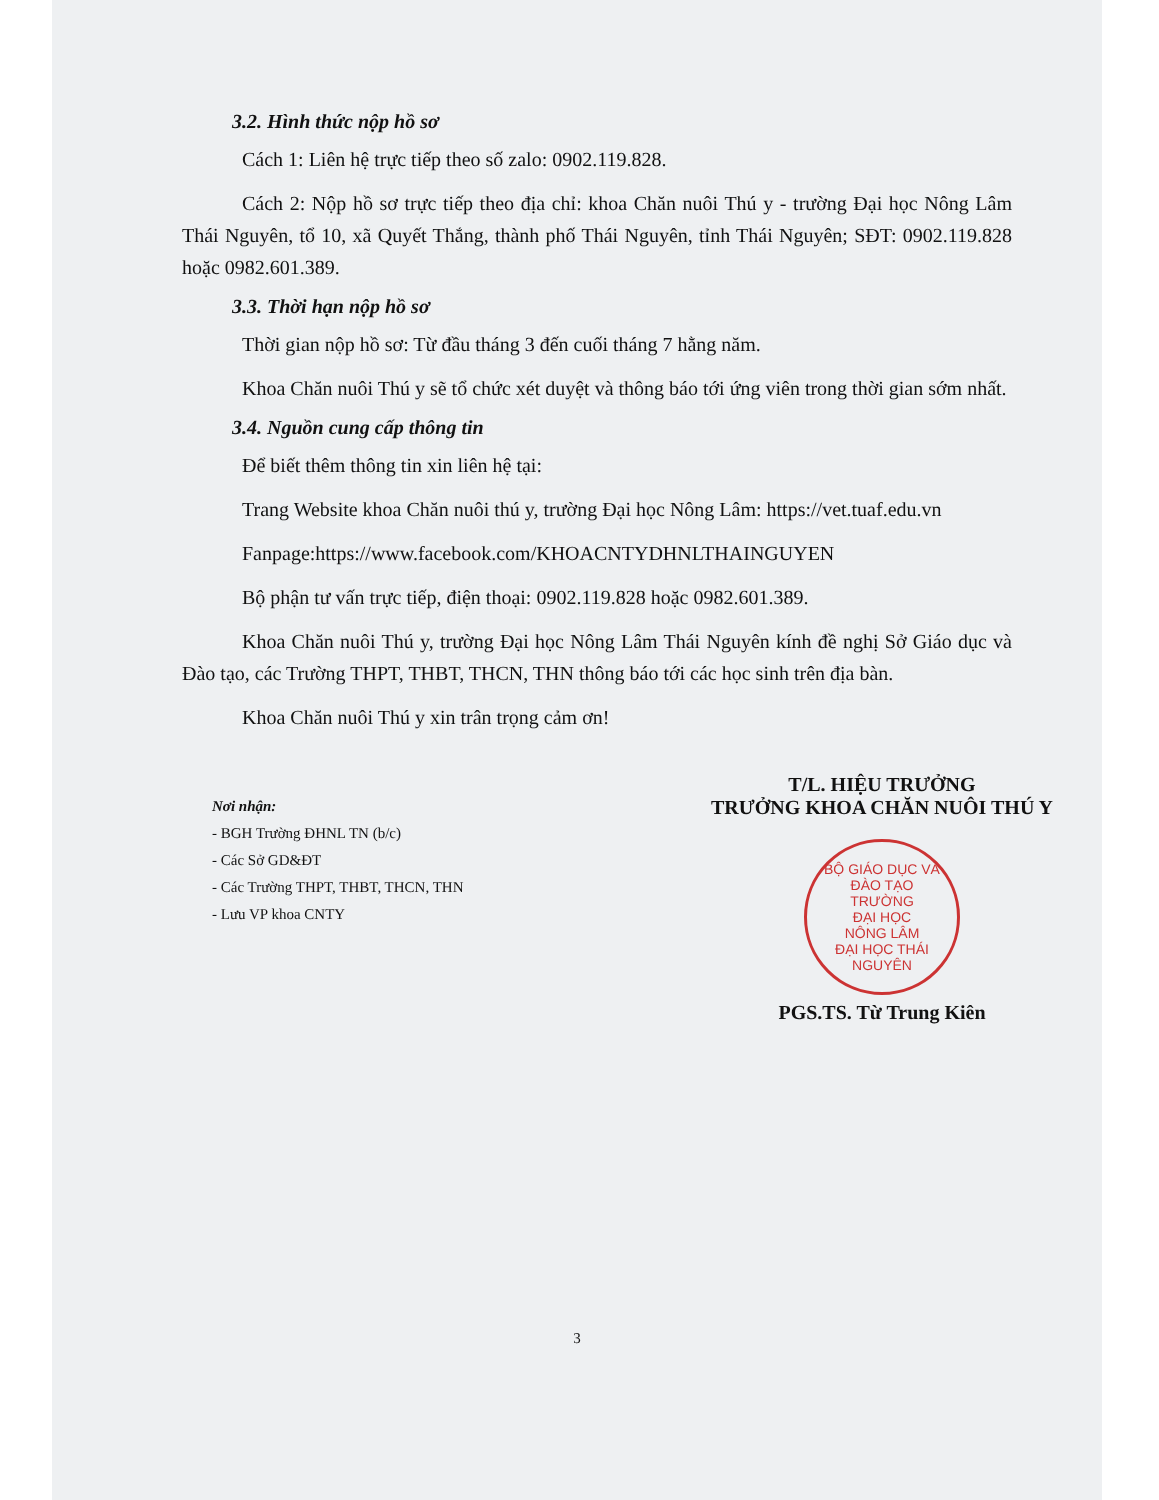3.2. Hình thức nộp hồ sơ
Cách 1: Liên hệ trực tiếp theo số zalo: 0902.119.828.
Cách 2: Nộp hồ sơ trực tiếp theo địa chỉ: khoa Chăn nuôi Thú y - trường Đại học Nông Lâm Thái Nguyên, tổ 10, xã Quyết Thắng, thành phố Thái Nguyên, tỉnh Thái Nguyên; SĐT: 0902.119.828 hoặc 0982.601.389.
3.3. Thời hạn nộp hồ sơ
Thời gian nộp hồ sơ: Từ đầu tháng 3 đến cuối tháng 7 hằng năm.
Khoa Chăn nuôi Thú y sẽ tổ chức xét duyệt và thông báo tới ứng viên trong thời gian sớm nhất.
3.4. Nguồn cung cấp thông tin
Để biết thêm thông tin xin liên hệ tại:
Trang Website khoa Chăn nuôi thú y, trường Đại học Nông Lâm: https://vet.tuaf.edu.vn
Fanpage:https://www.facebook.com/KHOACNTYDHNLTHAINGUYEN
Bộ phận tư vấn trực tiếp, điện thoại: 0902.119.828 hoặc 0982.601.389.
Khoa Chăn nuôi Thú y, trường Đại học Nông Lâm Thái Nguyên kính đề nghị Sở Giáo dục và Đào tạo, các Trường THPT, THBT, THCN, THN thông báo tới các học sinh trên địa bàn.
Khoa Chăn nuôi Thú y xin trân trọng cảm ơn!
Nơi nhận:
- BGH Trường ĐHNL TN (b/c)
- Các Sở GD&ĐT
- Các Trường THPT, THBT, THCN, THN
- Lưu VP khoa CNTY
T/L. HIỆU TRƯỞNG
TRƯỞNG KHOA CHĂN NUÔI THÚ Y
BỘ GIÁO DỤC VÀ ĐÀO TẠO
TRƯỜNG
ĐẠI HỌC
NÔNG LÂM
ĐẠI HỌC THÁI NGUYÊN
PGS.TS. Từ Trung Kiên
3